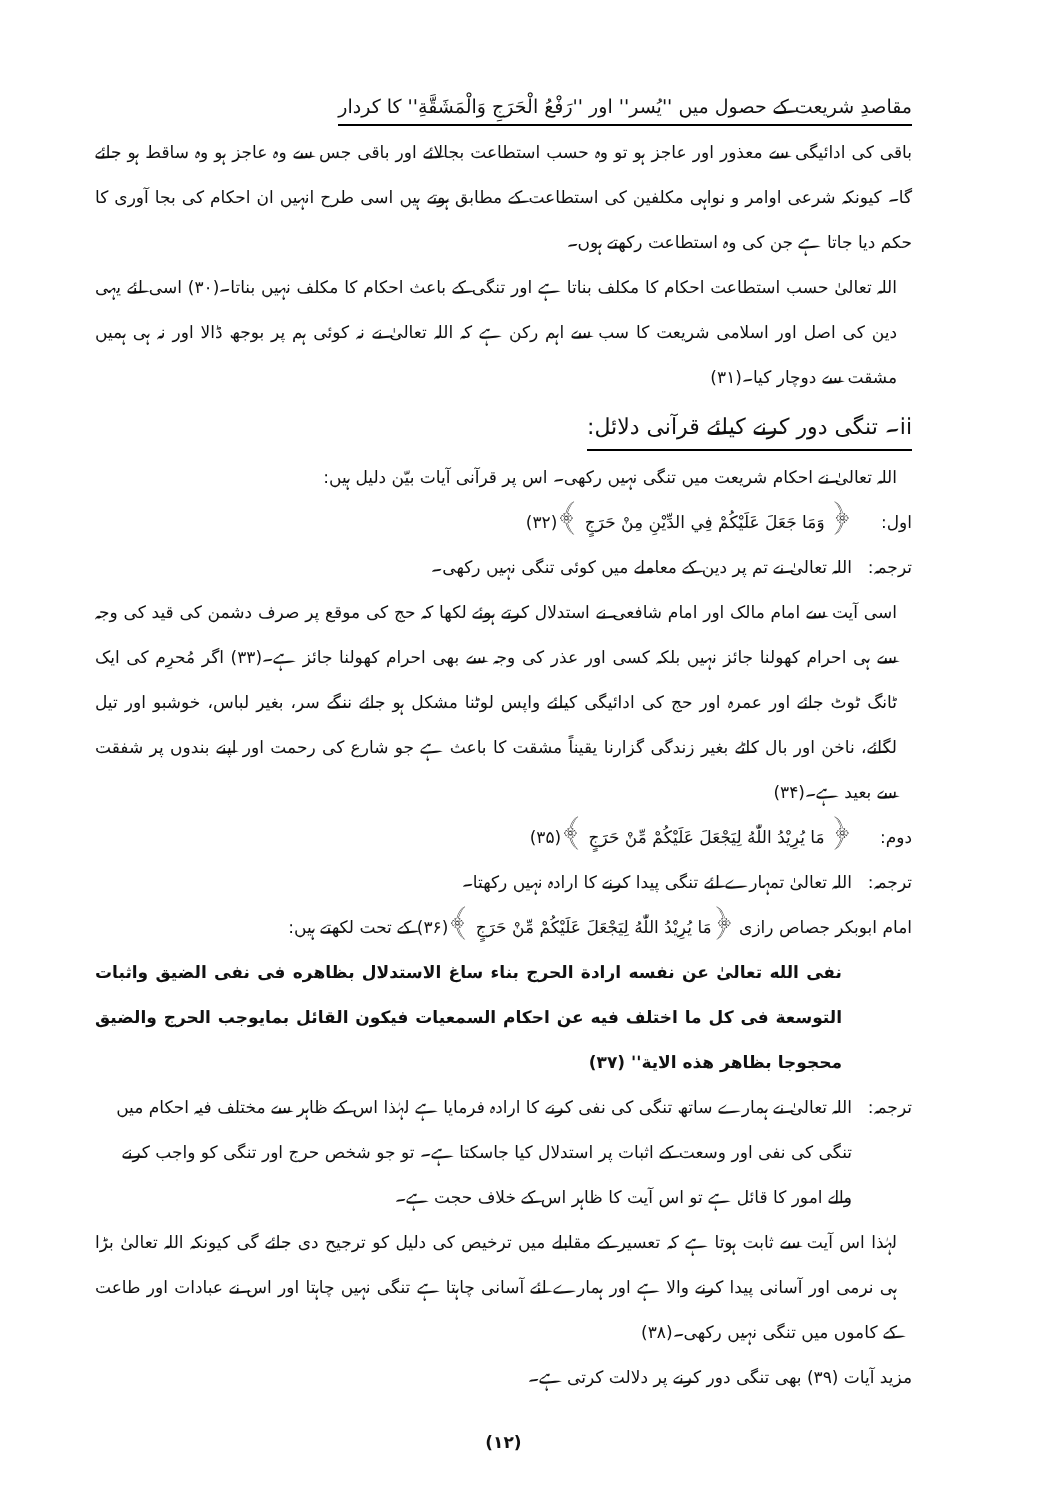مقاصدِ شریعت کے حصول میں ''یُسر'' اور ''رَفْعُ الْحَرَجِ وَالْمَشَقَّةِ'' کا کردار
باقی کی ادائیگی سے معذور اور عاجز ہو تو وہ حسب استطاعت بجالائے اور باقی جس سے وہ عاجز ہو وہ ساقط ہو جائے گا۔ کیونکہ شرعی اوامر و نواہی مکلفین کی استطاعت کے مطابق ہوتے ہیں اسی طرح انہیں ان احکام کی بجا آوری کا حکم دیا جاتا ہے جن کی وہ استطاعت رکھتے ہوں۔
اللہ تعالیٰ حسب استطاعت احکام کا مکلف بناتا ہے اور تنگی کے باعث احکام کا مکلف نہیں بناتا۔(۳۰) اسی لئے یہی دین کی اصل اور اسلامی شریعت کا سب سے اہم رکن ہے کہ اللہ تعالیٰ نے نہ کوئی ہم پر بوجھ ڈالا اور نہ ہی ہمیں مشقت سے دوچار کیا۔(۳۱)
ii۔ تنگی دور کرنے کیلئے قرآنی دلائل:
اللہ تعالیٰ نے احکام شریعت میں تنگی نہیں رکھی۔ اس پر قرآنی آیات بیّن دلیل ہیں:
اول: ﴿ وَمَا جَعَلَ عَلَيْكُمْ فِي الدِّيْنِ مِنْ حَرَجٍ ﴾(۳۲)
ترجمہ: اللہ تعالیٰ نے تم پر دین کے معاملے میں کوئی تنگی نہیں رکھی۔
اسی آیت سے امام مالک اور امام شافعی نے استدلال کرتے ہوئے لکھا کہ حج کی موقع پر صرف دشمن کی قید کی وجہ سے ہی احرام کھولنا جائز نہیں بلکہ کسی اور عذر کی وجہ سے بھی احرام کھولنا جائز ہے۔(۳۳) اگر مُحرِم کی ایک ٹانگ ٹوٹ جائے اور عمرہ اور حج کی ادائیگی کیلئے واپس لوٹنا مشکل ہو جائے ننگے سر، بغیر لباس، خوشبو اور تیل لگائے، ناخن اور بال کاٹے بغیر زندگی گزارنا یقیناً مشقت کا باعث ہے جو شارع کی رحمت اور اپنے بندوں پر شفقت سے بعید ہے۔(۳۴)
دوم: ﴿ مَا يُرِيْدُ اللّٰهُ لِيَجْعَلَ عَلَيْكُمْ مِّنْ حَرَجٍ ﴾(۳۵)
ترجمہ: اللہ تعالیٰ تمہارے لئے تنگی پیدا کرنے کا ارادہ نہیں رکھتا۔
امام ابوبکر جصاص رازی ﴿مَا يُرِيْدُ اللّٰهُ لِيَجْعَلَ عَلَيْكُمْ مِّنْ حَرَجٍ ﴾(۳۶) کے تحت لکھتے ہیں:
نفى الله تعالىٰ عن نفسه ارادة الحرج بناء ساغ الاستدلال بظاهره فى نفى الضيق واثبات التوسعة فى كل ما اختلف فيه عن احكام السمعيات فيكون القائل بمايوجب الحرج والضيق محجوجا بظاهر هذه الاية'' (۳۷)
ترجمہ: اللہ تعالیٰ نے ہمارے ساتھ تنگی کی نفی کرنے کا ارادہ فرمایا ہے لہٰذا اس کے ظاہر سے مختلف فیہ احکام میں تنگی کی نفی اور وسعت کے اثبات پر استدلال کیا جاسکتا ہے۔ تو جو شخص حرج اور تنگی کو واجب کرنے والے امور کا قائل ہے تو اس آیت کا ظاہر اس کے خلاف حجت ہے۔
لہٰذا اس آیت سے ثابت ہوتا ہے کہ تعسیر کے مقابلے میں ترخیص کی دلیل کو ترجیح دی جائے گی کیونکہ اللہ تعالیٰ بڑا ہی نرمی اور آسانی پیدا کرنے والا ہے اور ہمارے لئے آسانی چاہتا ہے تنگی نہیں چاہتا اور اس نے عبادات اور طاعت کے کاموں میں تنگی نہیں رکھی۔(۳۸)
مزید آیات (۳۹) بھی تنگی دور کرنے پر دلالت کرتی ہے۔
(۱۲)